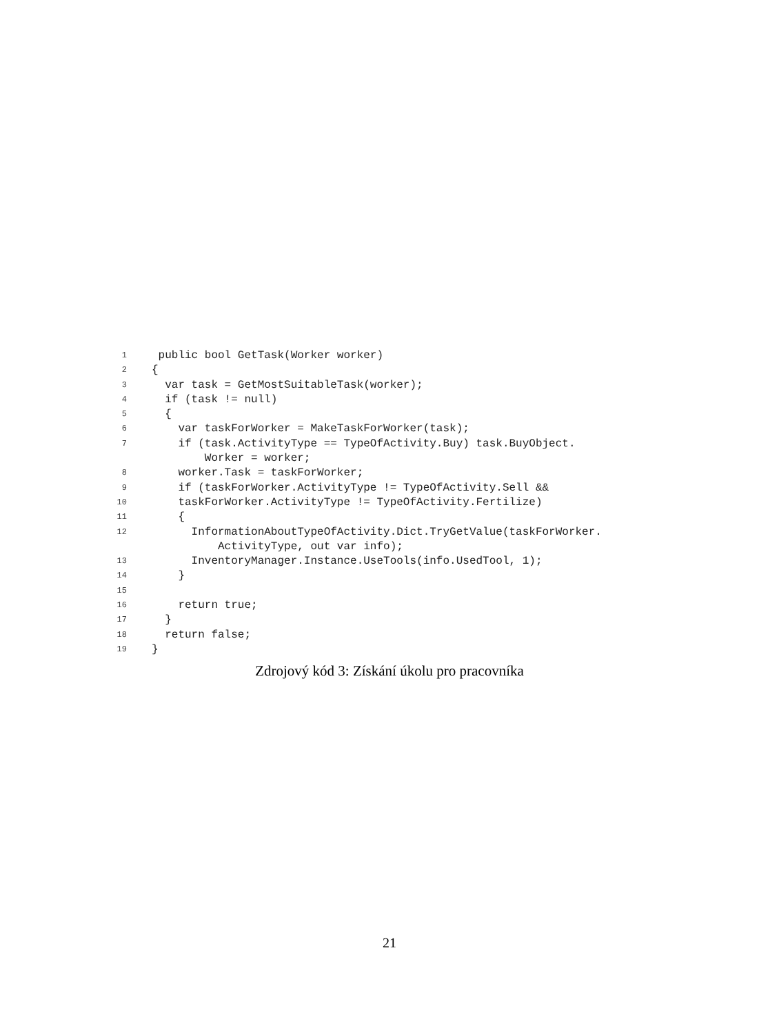1 public bool GetTask(Worker worker)
2 {
3 var task = GetMostSuitableTask(worker);
4 if (task != null)
5 {
6 var taskForWorker = MakeTaskForWorker(task);
7 if (task.ActivityType == TypeOfActivity.Buy) task.BuyObject.
Worker = worker;
8 worker.Task = taskForWorker;
9 if (taskForWorker.ActivityType != TypeOfActivity.Sell &&
10 taskForWorker.ActivityType != TypeOfActivity.Fertilize)
11 {
12 InformationAboutTypeOfActivity.Dict.TryGetValue(taskForWorker.
ActivityType, out var info);
13 InventoryManager.Instance.UseTools(info.UsedTool, 1);
14 }
15
16 return true;
17 }
18 return false;
19 }
Zdrojový kód 3: Získání úkolu pro pracovníka
21